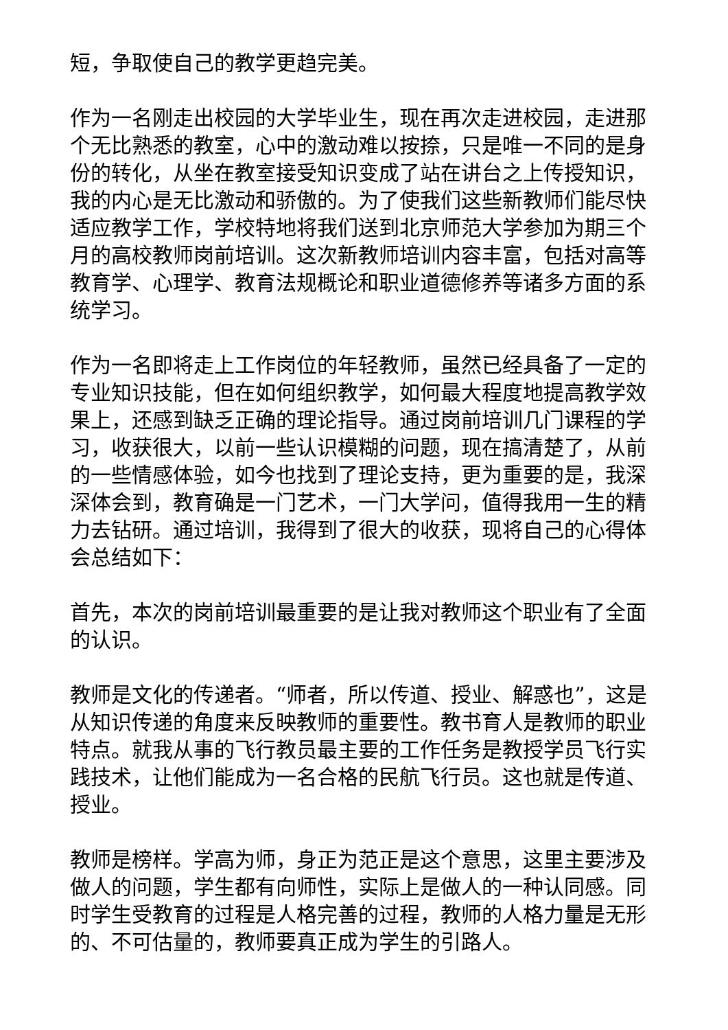短，争取使自己的教学更趋完美。
作为一名刚走出校园的大学毕业生，现在再次走进校园，走进那个无比熟悉的教室，心中的激动难以按捺，只是唯一不同的是身份的转化，从坐在教室接受知识变成了站在讲台之上传授知识，我的内心是无比激动和骄傲的。为了使我们这些新教师们能尽快适应教学工作，学校特地将我们送到北京师范大学参加为期三个月的高校教师岗前培训。这次新教师培训内容丰富，包括对高等教育学、心理学、教育法规概论和职业道德修养等诸多方面的系统学习。
作为一名即将走上工作岗位的年轻教师，虽然已经具备了一定的专业知识技能，但在如何组织教学，如何最大程度地提高教学效果上，还感到缺乏正确的理论指导。通过岗前培训几门课程的学习，收获很大，以前一些认识模糊的问题，现在搞清楚了，从前的一些情感体验，如今也找到了理论支持，更为重要的是，我深深体会到，教育确是一门艺术，一门大学问，值得我用一生的精力去钻研。通过培训，我得到了很大的收获，现将自己的心得体会总结如下：
首先，本次的岗前培训最重要的是让我对教师这个职业有了全面的认识。
教师是文化的传递者。“师者，所以传道、授业、解惑也”，这是从知识传递的角度来反映教师的重要性。教书育人是教师的职业特点。就我从事的飞行教员最主要的工作任务是教授学员飞行实践技术，让他们能成为一名合格的民航飞行员。这也就是传道、授业。
教师是榜样。学高为师，身正为范正是这个意思，这里主要涉及做人的问题，学生都有向师性，实际上是做人的一种认同感。同时学生受教育的过程是人格完善的过程，教师的人格力量是无形的、不可估量的，教师要真正成为学生的引路人。